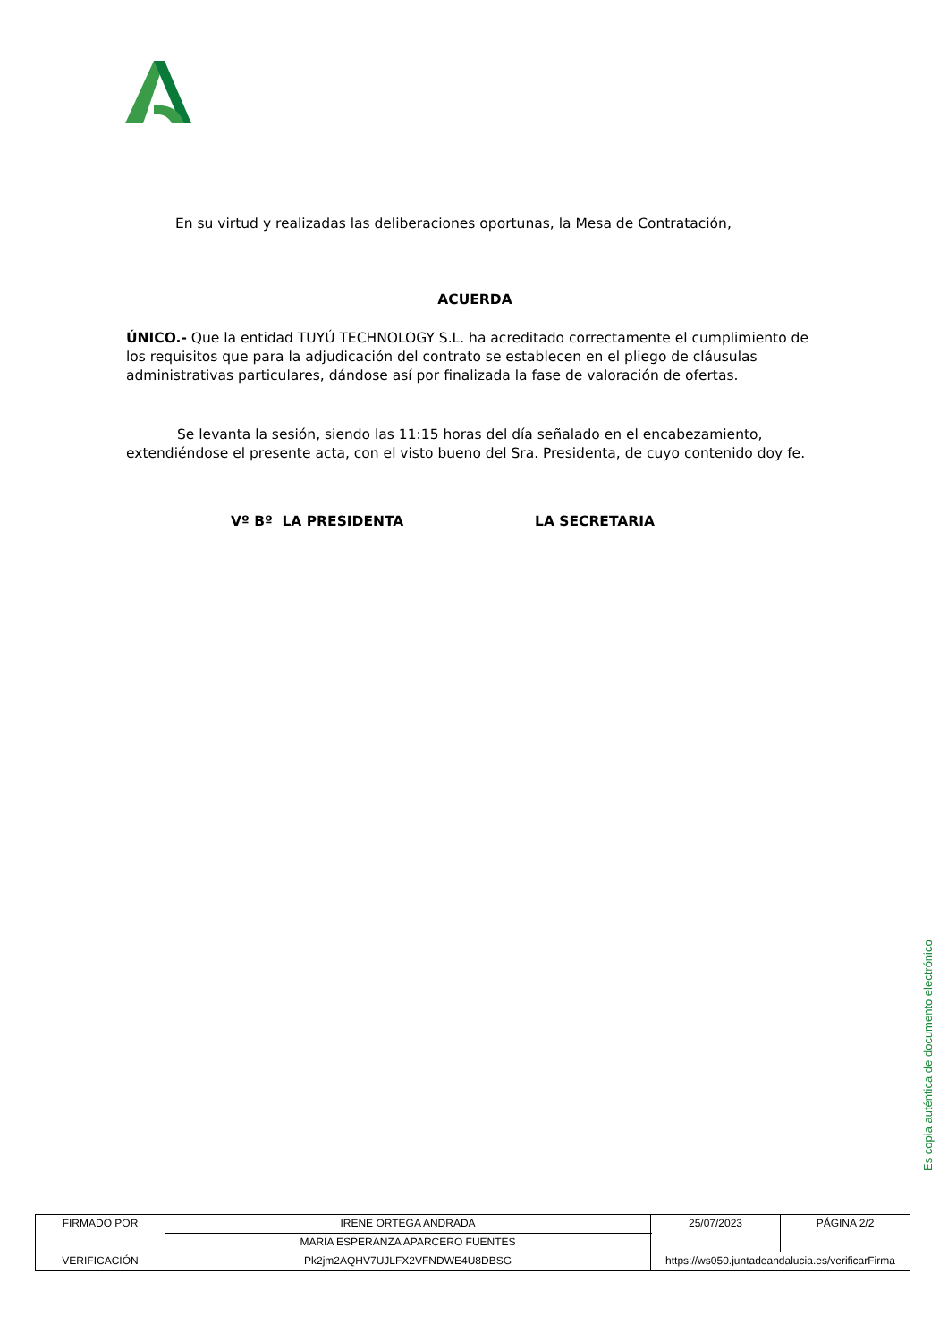En su virtud y realizadas las deliberaciones oportunas, la Mesa de Contratación,
ACUERDA
ÚNICO.- Que la entidad TUYÚ TECHNOLOGY S.L. ha acreditado correctamente el cumplimiento de los requisitos que para la adjudicación del contrato se establecen en el pliego de cláusulas administrativas particulares, dándose así por finalizada la fase de valoración de ofertas.
Se levanta la sesión, siendo las 11:15 horas del día señalado en el encabezamiento, extendiéndose el presente acta, con el visto bueno del Sra. Presidenta, de cuyo contenido doy fe.
Vº Bº LA PRESIDENTA LA SECRETARIA
Es copia auténtica de documento electrónico
| FIRMADO POR | IRENE ORTEGA ANDRADA | | 25/07/2023 | PÁGINA 2/2 |
| | MARIA ESPERANZA APARCERO FUENTES | | | |
| VERIFICACIÓN | Pk2jm2AQHV7UJLFX2VFNDWE4U8DBSG | https://ws050.juntadeandalucia.es/verificarFirma | | |